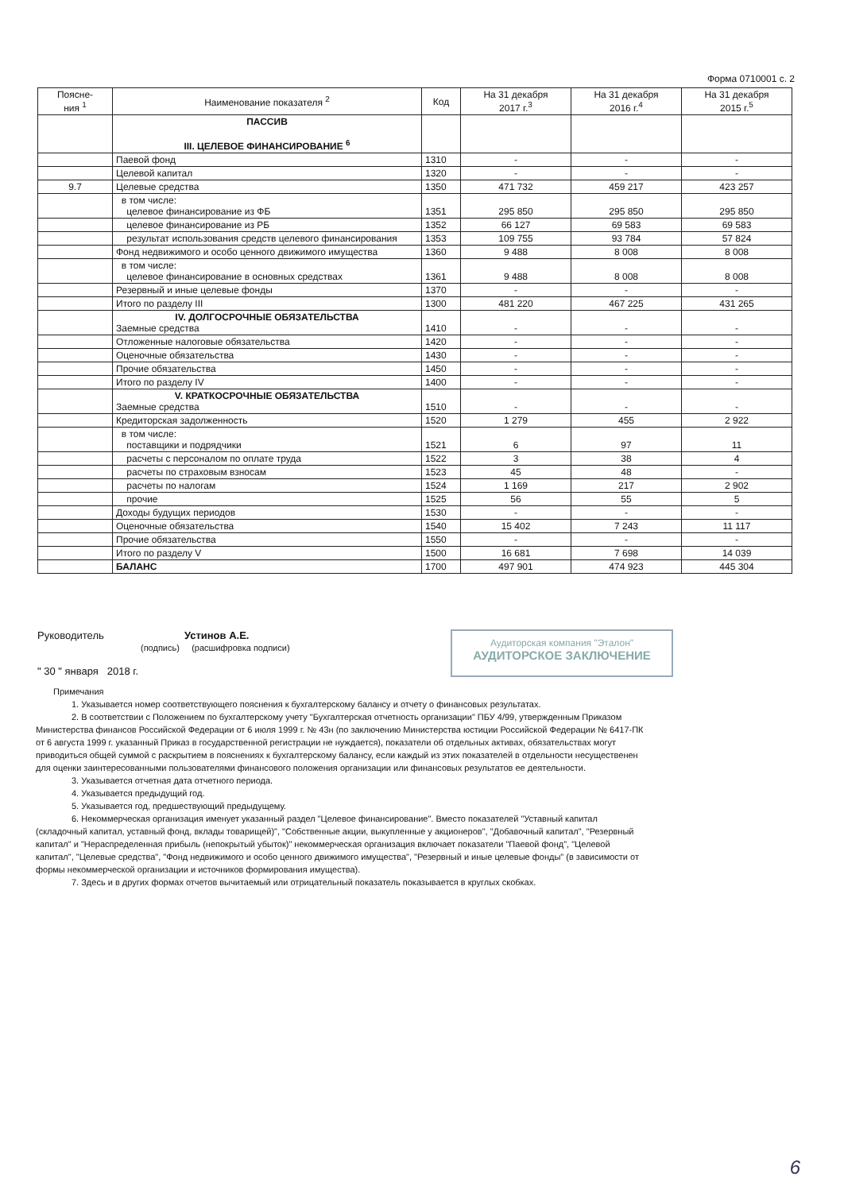Форма 0710001 с. 2
| Поясне- ния <sup>1</sup> | Наименование показателя <sup>2</sup> | Код | На 31 декабря 2017 г.<sup>3</sup> | На 31 декабря 2016 г.<sup>4</sup> | На 31 декабря 2015 г.<sup>5</sup> |
| --- | --- | --- | --- | --- | --- |
| | ПАССИВ III. ЦЕЛЕВОЕ ФИНАНСИРОВАНИЕ <sup>6</sup> | | | | |
| | Паевой фонд | 1310 | - | - | - |
| | Целевой капитал | 1320 | - | - | - |
| 9.7 | Целевые средства | 1350 | 471 732 | 459 217 | 423 257 |
| | в том числе: целевое финансирование из ФБ | 1351 | 295 850 | 295 850 | 295 850 |
| | целевое финансирование из РБ | 1352 | 66 127 | 69 583 | 69 583 |
| | результат использования средств целевого финансирования | 1353 | 109 755 | 93 784 | 57 824 |
| | Фонд недвижимого и особо ценного движимого имущества | 1360 | 9 488 | 8 008 | 8 008 |
| | в том числе: целевое финансирование в основных средствах | 1361 | 9 488 | 8 008 | 8 008 |
| | Резервный и иные целевые фонды | 1370 | - | - | - |
| | Итого по разделу III | 1300 | 481 220 | 467 225 | 431 265 |
| | IV. ДОЛГОСРОЧНЫЕ ОБЯЗАТЕЛЬСТВА Заемные средства | 1410 | - | - | - |
| | Отложенные налоговые обязательства | 1420 | - | - | - |
| | Оценочные обязательства | 1430 | - | - | - |
| | Прочие обязательства | 1450 | - | - | - |
| | Итого по разделу IV | 1400 | - | - | - |
| | V. КРАТКОСРОЧНЫЕ ОБЯЗАТЕЛЬСТВА Заемные средства | 1510 | - | - | - |
| | Кредиторская задолженность | 1520 | 1 279 | 455 | 2 922 |
| | в том числе: поставщики и подрядчики | 1521 | 6 | 97 | 11 |
| | расчеты с персоналом по оплате труда | 1522 | 3 | 38 | 4 |
| | расчеты по страховым взносам | 1523 | 45 | 48 | - |
| | расчеты по налогам | 1524 | 1 169 | 217 | 2 902 |
| | прочие | 1525 | 56 | 55 | 5 |
| | Доходы будущих периодов | 1530 | - | - | - |
| | Оценочные обязательства | 1540 | 15 402 | 7 243 | 11 117 |
| | Прочие обязательства | 1550 | - | - | - |
| | Итого по разделу V | 1500 | 16 681 | 7 698 | 14 039 |
| | БАЛАНС | 1700 | 497 901 | 474 923 | 445 304 |
Руководитель Устинов А.Е.
(подпись) (расшифровка подписи)
" 30 " января 2018 г.
Аудиторская компания "Эталон"
АУДИТОРСКОЕ ЗАКЛЮЧЕНИЕ
Примечания
1. Указывается номер соответствующего пояснения к бухгалтерскому балансу и отчету о финансовых результатах.
2. В соответствии с Положением по бухгалтерскому учету "Бухгалтерская отчетность организации" ПБУ 4/99, утвержденным Приказом Министерства финансов Российской Федерации от 6 июля 1999 г. № 43н (по заключению Министерства юстиции Российской Федерации № 6417-ПК от 6 августа 1999 г. указанный Приказ в государственной регистрации не нуждается), показатели об отдельных активах, обязательствах могут приводиться общей суммой с раскрытием в пояснениях к бухгалтерскому балансу, если каждый из этих показателей в отдельности несущественен для оценки заинтересованными пользователями финансового положения организации или финансовых результатов ее деятельности.
3. Указывается отчетная дата отчетного периода.
4. Указывается предыдущий год.
5. Указывается год, предшествующий предыдущему.
6. Некоммерческая организация именует указанный раздел "Целевое финансирование". Вместо показателей "Уставный капитал (складочный капитал, уставный фонд, вклады товарищей)", "Собственные акции, выкупленные у акционеров", "Добавочный капитал", "Резервный капитал" и "Нераспределенная прибыль (непокрытый убыток)" некоммерческая организация включает показатели "Паевой фонд", "Целевой капитал", "Целевые средства", "Фонд недвижимого и особо ценного движимого имущества", "Резервный и иные целевые фонды" (в зависимости от формы некоммерческой организации и источников формирования имущества).
7. Здесь и в других формах отчетов вычитаемый или отрицательный показатель показывается в круглых скобках.
6